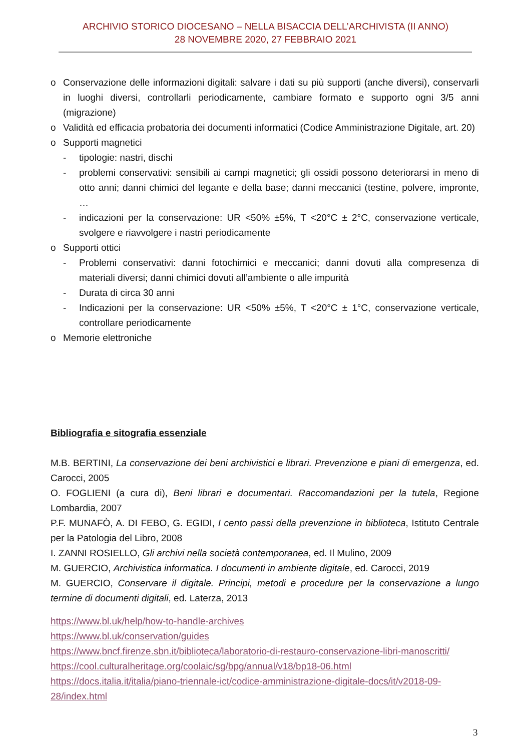ARCHIVIO STORICO DIOCESANO – NELLA BISACCIA DELL’ARCHIVISTA (II ANNO)
28 NOVEMBRE 2020, 27 FEBBRAIO 2021
o Conservazione delle informazioni digitali: salvare i dati su più supporti (anche diversi), conservarli in luoghi diversi, controllarli periodicamente, cambiare formato e supporto ogni 3/5 anni (migrazione)
o Validità ed efficacia probatoria dei documenti informatici (Codice Amministrazione Digitale, art. 20)
o Supporti magnetici
- tipologie: nastri, dischi
- problemi conservativi: sensibili ai campi magnetici; gli ossidi possono deteriorarsi in meno di otto anni; danni chimici del legante e della base; danni meccanici (testine, polvere, impronte, …
- indicazioni per la conservazione: UR <50% ±5%, T <20°C ± 2°C, conservazione verticale, svolgere e riavvolgere i nastri periodicamente
o Supporti ottici
- Problemi conservativi: danni fotochimici e meccanici; danni dovuti alla compresenza di materiali diversi; danni chimici dovuti all’ambiente o alle impurità
- Durata di circa 30 anni
- Indicazioni per la conservazione: UR <50% ±5%, T <20°C ± 1°C, conservazione verticale, controllare periodicamente
o Memorie elettroniche
Bibliografia e sitografia essenziale
M.B. BERTINI, La conservazione dei beni archivistici e librari. Prevenzione e piani di emergenza, ed. Carocci, 2005
O. FOGLIENI (a cura di), Beni librari e documentari. Raccomandazioni per la tutela, Regione Lombardia, 2007
P.F. MUNAFÒ, A. DI FEBO, G. EGIDI, I cento passi della prevenzione in biblioteca, Istituto Centrale per la Patologia del Libro, 2008
I. ZANNI ROSIELLO, Gli archivi nella società contemporanea, ed. Il Mulino, 2009
M. GUERCIO, Archivistica informatica. I documenti in ambiente digitale, ed. Carocci, 2019
M. GUERCIO, Conservare il digitale. Principi, metodi e procedure per la conservazione a lungo termine di documenti digitali, ed. Laterza, 2013
https://www.bl.uk/help/how-to-handle-archives
https://www.bl.uk/conservation/guides
https://www.bncf.firenze.sbn.it/biblioteca/laboratorio-di-restauro-conservazione-libri-manoscritti/
https://cool.culturalheritage.org/coolaic/sg/bpg/annual/v18/bp18-06.html
https://docs.italia.it/italia/piano-triennale-ict/codice-amministrazione-digitale-docs/it/v2018-09-28/index.html
3